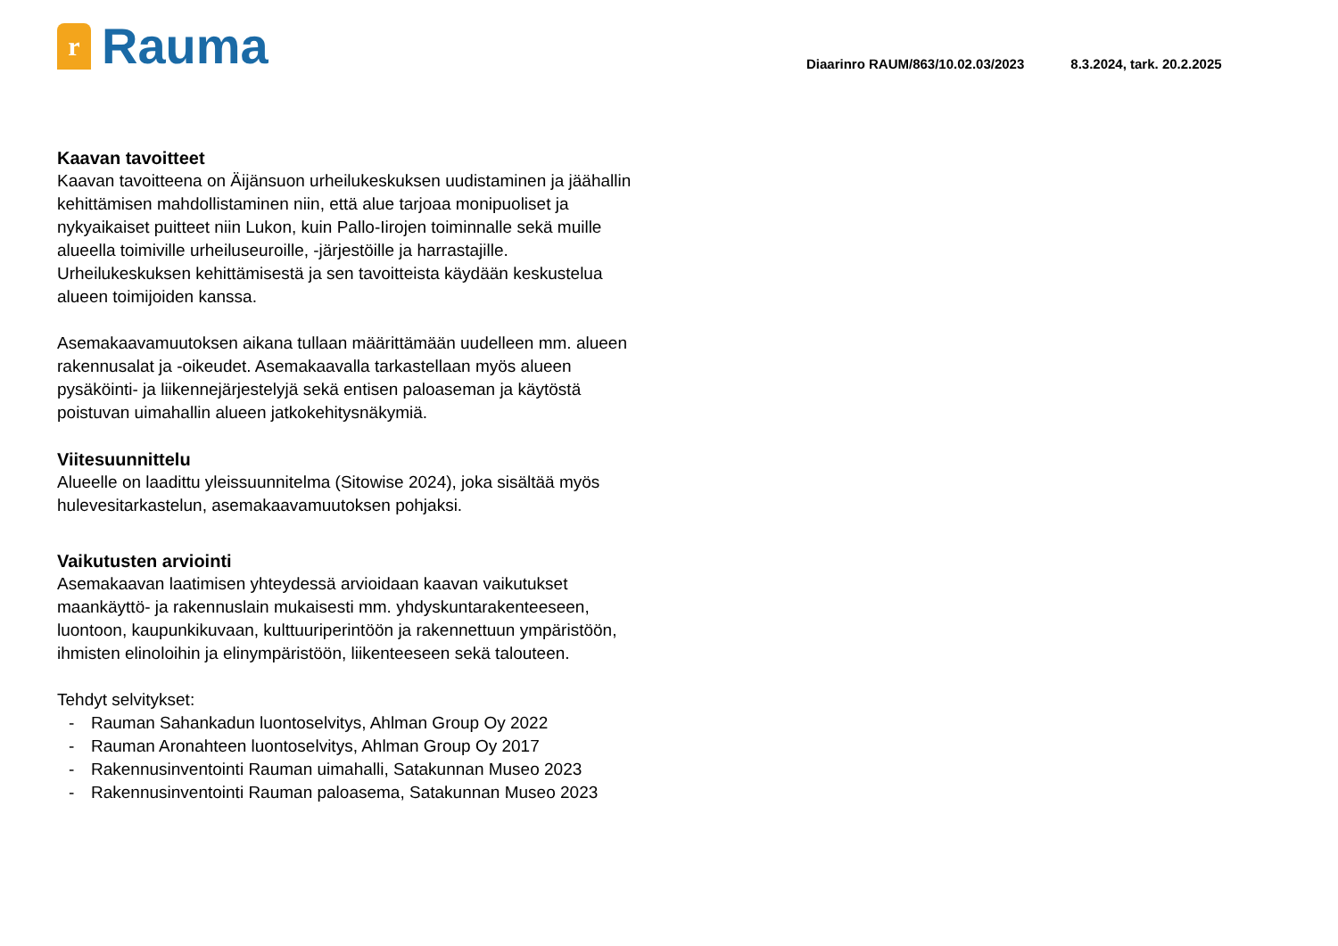r
Rauma
Diaarinro RAUM/863/10.02.03/2023 8.3.2024, tark. 20.2.2025
Kaavan tavoitteet
Kaavan tavoitteena on Äijänsuon urheilukeskuksen uudistaminen ja jäähallin kehittämisen mahdollistaminen niin, että alue tarjoaa monipuoliset ja nykyaikaiset puitteet niin Lukon, kuin Pallo-Iirojen toiminnalle sekä muille alueella toimiville urheiluseuroille, -järjestöille ja harrastajille. Urheilukeskuksen kehittämisestä ja sen tavoitteista käydään keskustelua alueen toimijoiden kanssa.
Asemakaavamuutoksen aikana tullaan määrittämään uudelleen mm. alueen rakennusalat ja -oikeudet. Asemakaavalla tarkastellaan myös alueen pysäköinti- ja liikennejärjestelyjä sekä entisen paloaseman ja käytöstä poistuvan uimahallin alueen jatkokehitysnäkymiä.
Viitesuunnittelu
Alueelle on laadittu yleissuunnitelma (Sitowise 2024), joka sisältää myös hulevesitarkastelun, asemakaavamuutoksen pohjaksi.
Vaikutusten arviointi
Asemakaavan laatimisen yhteydessä arvioidaan kaavan vaikutukset maankäyttö- ja rakennuslain mukaisesti mm. yhdyskuntarakenteeseen, luontoon, kaupunkikuvaan, kulttuuriperintöön ja rakennettuun ympäristöön, ihmisten elinoloihin ja elinympäristöön, liikenteeseen sekä talouteen.
Tehdyt selvitykset:
- Rauman Sahankadun luontoselvitys, Ahlman Group Oy 2022
- Rauman Aronahteen luontoselvitys, Ahlman Group Oy 2017
- Rakennusinventointi Rauman uimahalli, Satakunnan Museo 2023
- Rakennusinventointi Rauman paloasema, Satakunnan Museo 2023